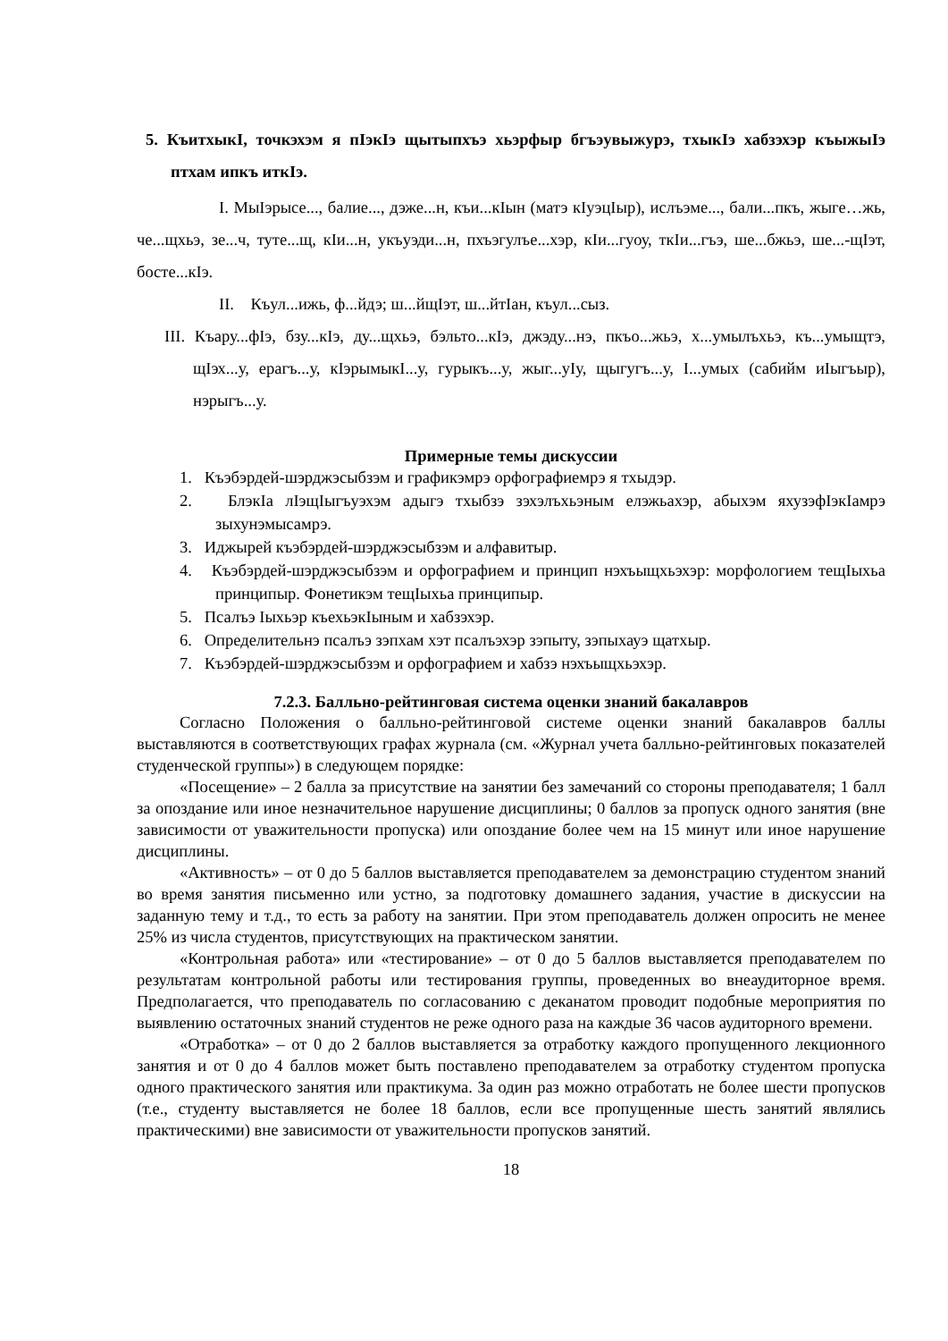5. КъитхыкI, точкэхэм я пIэкIэ щытыпхъэ хьэрфыр бгъэувыжурэ, тхыкIэ хабзэхэр къыжыIэ птхам ипкъ иткIэ.
I. МыIэрысе..., балие..., дэже...н, къи...кIын (матэ кIуэцIыр), ислъэме..., бали...пкъ, жыге…жь, че...щхьэ, зе...ч, туте...щ, кIи...н, укъуэди...н, пхъэгулъе...хэр, кIи...гуоу, ткIи...гъэ, ше...бжьэ, ше...-щIэт, босте...кIэ.
II. Къул...ижь, ф...йдэ; ш...йщIэт, ш...йтIан, къул...сыз.
III. Къару...фIэ, бзу...кIэ, ду...щхьэ, бэльто...кIэ, джэду...нэ, пкъо...жьэ, х...умылъхьэ, къ...умыщтэ, щIэх...у, ерагъ...у, кIэрымыкI...у, гурыкъ...у, жыг...уIу, щыгугъ...у, I...умых (сабийм иIыгъыр), нэрыгъ...у.
Примерные темы дискуссии
1. Къэбэрдей-шэрджэсыбзэм и графикэмрэ орфографиемрэ я тхыдэр.
2. БлэкIа лIэщIыгъуэхэм адыгэ тхыбзэ зэхэлъхьэным елэжьахэр, абыхэм яхузэфIэкIамрэ зыхунэмысамрэ.
3. Иджырей къэбэрдей-шэрджэсыбзэм и алфавитыр.
4. Къэбэрдей-шэрджэсыбзэм и орфографием и принцип нэхъыщхьэхэр: морфологием тещIыхьа принципыр. Фонетикэм тещIыхьа принципыр.
5. Псалъэ Iыхьэр къехьэкIыным и хабзэхэр.
6. Определительнэ псалъэ зэпхам хэт псалъэхэр зэпыту, зэпыхауэ щатхыр.
7. Къэбэрдей-шэрджэсыбзэм и орфографием и хабзэ нэхъыщхьэхэр.
7.2.3. Балльно-рейтинговая система оценки знаний бакалавров
Согласно Положения о балльно-рейтинговой системе оценки знаний бакалавров баллы выставляются в соответствующих графах журнала (см. «Журнал учета балльно-рейтинговых показателей студенческой группы») в следующем порядке:
«Посещение» – 2 балла за присутствие на занятии без замечаний со стороны преподавателя; 1 балл за опоздание или иное незначительное нарушение дисциплины; 0 баллов за пропуск одного занятия (вне зависимости от уважительности пропуска) или опоздание более чем на 15 минут или иное нарушение дисциплины.
«Активность» – от 0 до 5 баллов выставляется преподавателем за демонстрацию студентом знаний во время занятия письменно или устно, за подготовку домашнего задания, участие в дискуссии на заданную тему и т.д., то есть за работу на занятии. При этом преподаватель должен опросить не менее 25% из числа студентов, присутствующих на практическом занятии.
«Контрольная работа» или «тестирование» – от 0 до 5 баллов выставляется преподавателем по результатам контрольной работы или тестирования группы, проведенных во внеаудиторное время. Предполагается, что преподаватель по согласованию с деканатом проводит подобные мероприятия по выявлению остаточных знаний студентов не реже одного раза на каждые 36 часов аудиторного времени.
«Отработка» – от 0 до 2 баллов выставляется за отработку каждого пропущенного лекционного занятия и от 0 до 4 баллов может быть поставлено преподавателем за отработку студентом пропуска одного практического занятия или практикума. За один раз можно отработать не более шести пропусков (т.е., студенту выставляется не более 18 баллов, если все пропущенные шесть занятий являлись практическими) вне зависимости от уважительности пропусков занятий.
18